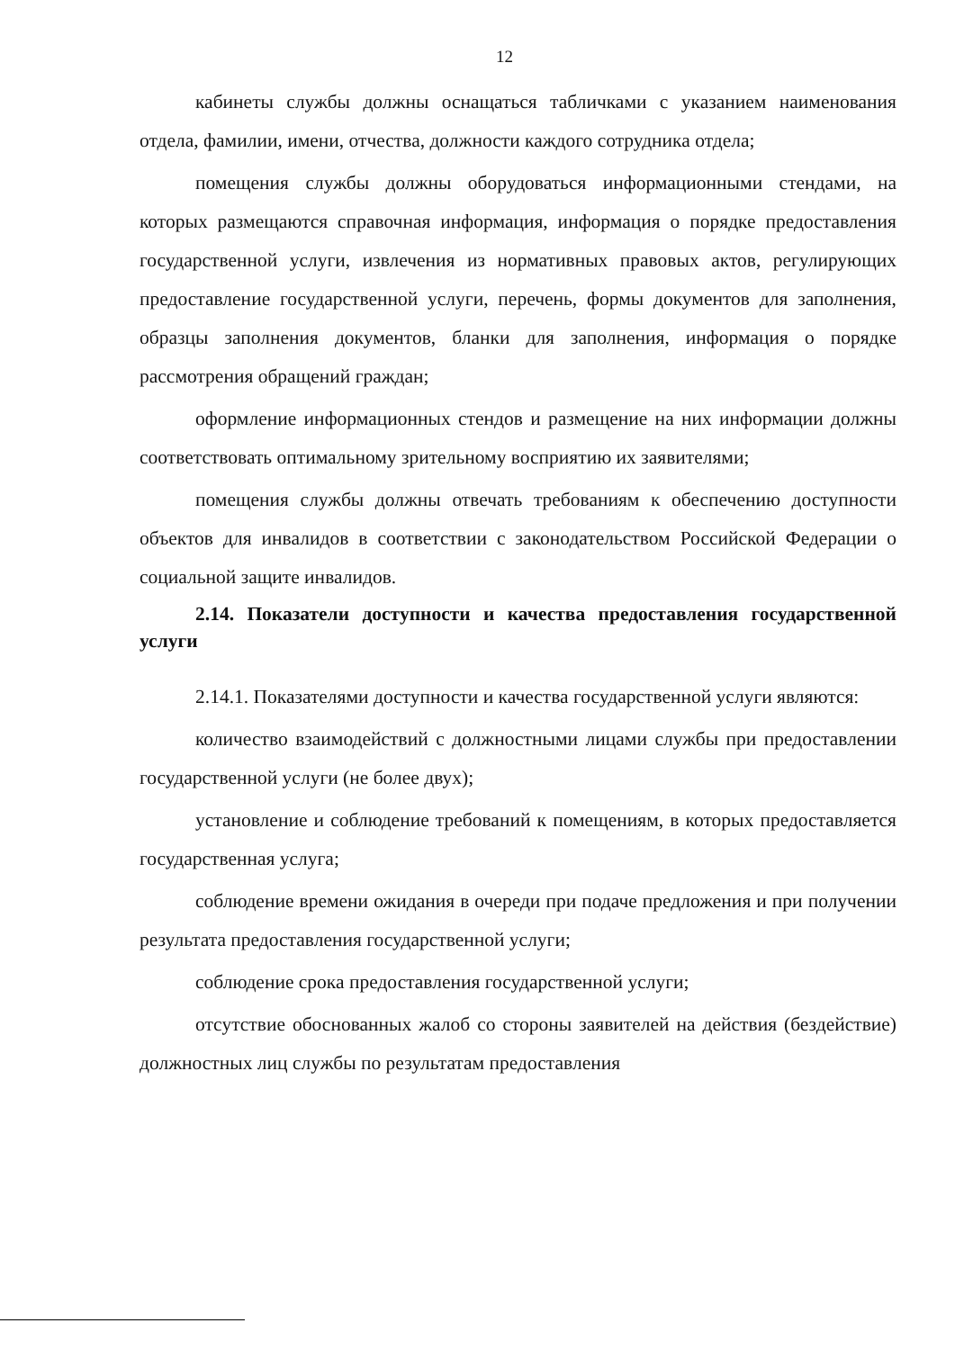12
кабинеты службы должны оснащаться табличками с указанием наименования отдела, фамилии, имени, отчества, должности каждого сотрудника отдела;
помещения службы должны оборудоваться информационными стендами, на которых размещаются справочная информация, информация о порядке предоставления государственной услуги, извлечения из нормативных правовых актов, регулирующих предоставление государственной услуги, перечень, формы документов для заполнения, образцы заполнения документов, бланки для заполнения, информация о порядке рассмотрения обращений граждан;
оформление информационных стендов и размещение на них информации должны соответствовать оптимальному зрительному восприятию их заявителями;
помещения службы должны отвечать требованиям к обеспечению доступности объектов для инвалидов в соответствии с законодательством Российской Федерации о социальной защите инвалидов.
2.14. Показатели доступности и качества предоставления государственной услуги
2.14.1. Показателями доступности и качества государственной услуги являются:
количество взаимодействий с должностными лицами службы при предоставлении государственной услуги (не более двух);
установление и соблюдение требований к помещениям, в которых предоставляется государственная услуга;
соблюдение времени ожидания в очереди при подаче предложения и при получении результата предоставления государственной услуги;
соблюдение срока предоставления государственной услуги;
отсутствие обоснованных жалоб со стороны заявителей на действия (бездействие) должностных лиц службы по результатам предоставления